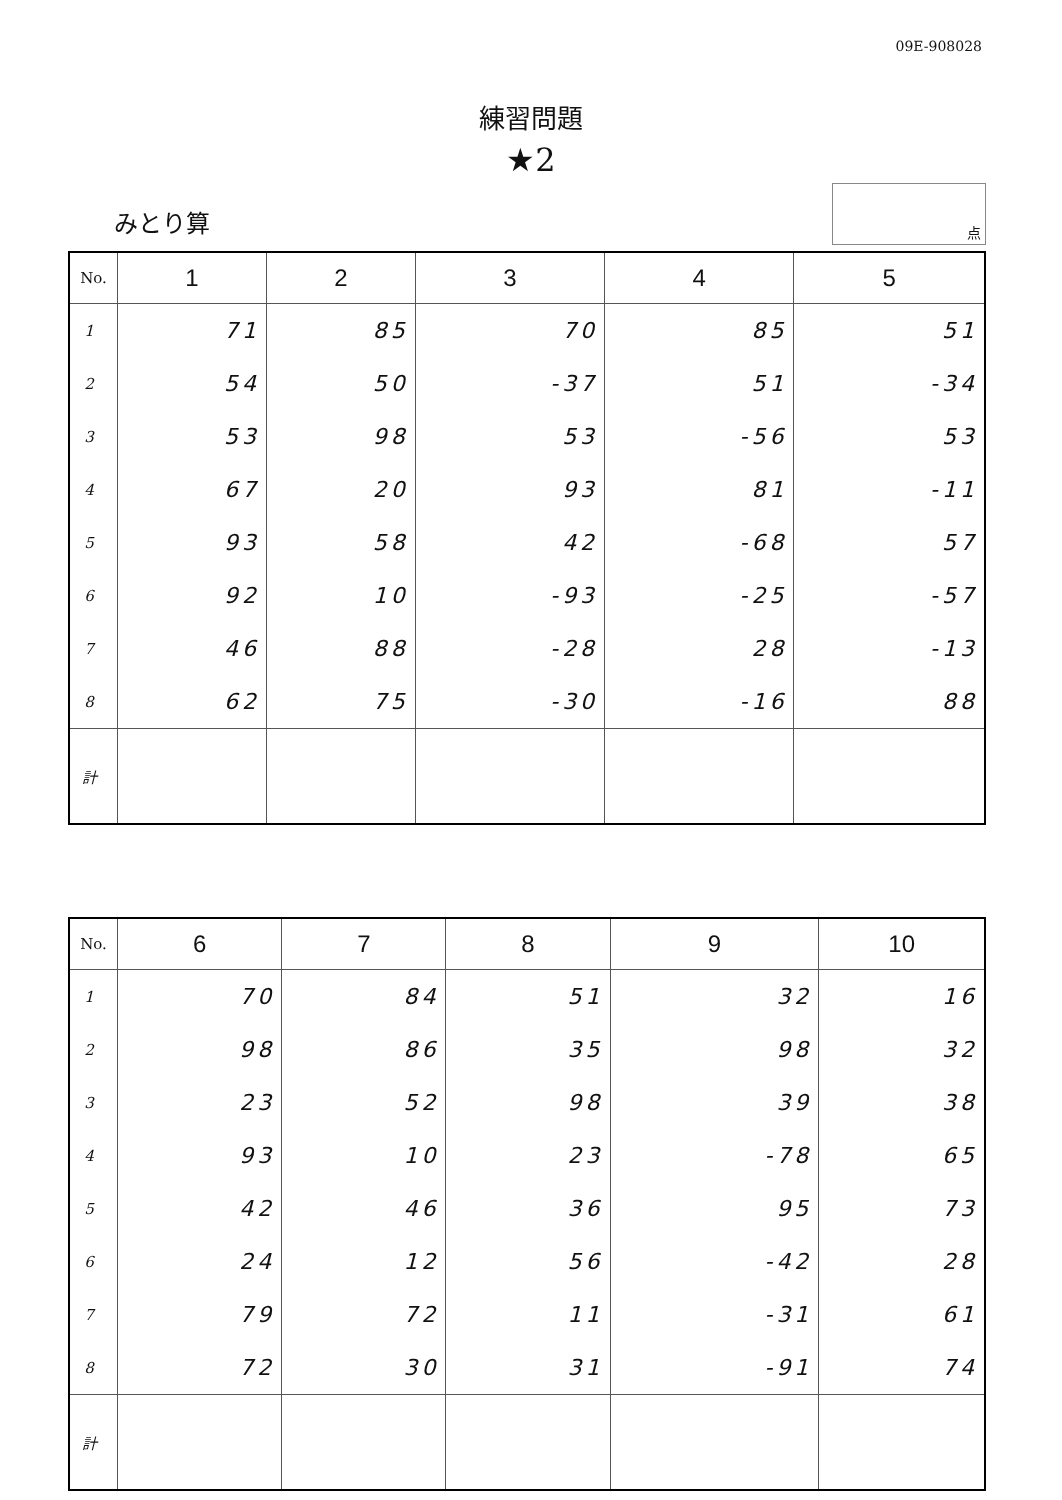09E-908028
練習問題
★2
みとり算
点
| No. | 1 | 2 | 3 | 4 | 5 |
| --- | --- | --- | --- | --- | --- |
| 1 | 71 | 85 | 70 | 85 | 51 |
| 2 | 54 | 50 | -37 | 51 | -34 |
| 3 | 53 | 98 | 53 | -56 | 53 |
| 4 | 67 | 20 | 93 | 81 | -11 |
| 5 | 93 | 58 | 42 | -68 | 57 |
| 6 | 92 | 10 | -93 | -25 | -57 |
| 7 | 46 | 88 | -28 | 28 | -13 |
| 8 | 62 | 75 | -30 | -16 | 88 |
| 計 | | | | | |
| No. | 6 | 7 | 8 | 9 | 10 |
| --- | --- | --- | --- | --- | --- |
| 1 | 70 | 84 | 51 | 32 | 16 |
| 2 | 98 | 86 | 35 | 98 | 32 |
| 3 | 23 | 52 | 98 | 39 | 38 |
| 4 | 93 | 10 | 23 | -78 | 65 |
| 5 | 42 | 46 | 36 | 95 | 73 |
| 6 | 24 | 12 | 56 | -42 | 28 |
| 7 | 79 | 72 | 11 | -31 | 61 |
| 8 | 72 | 30 | 31 | -91 | 74 |
| 計 | | | | | |